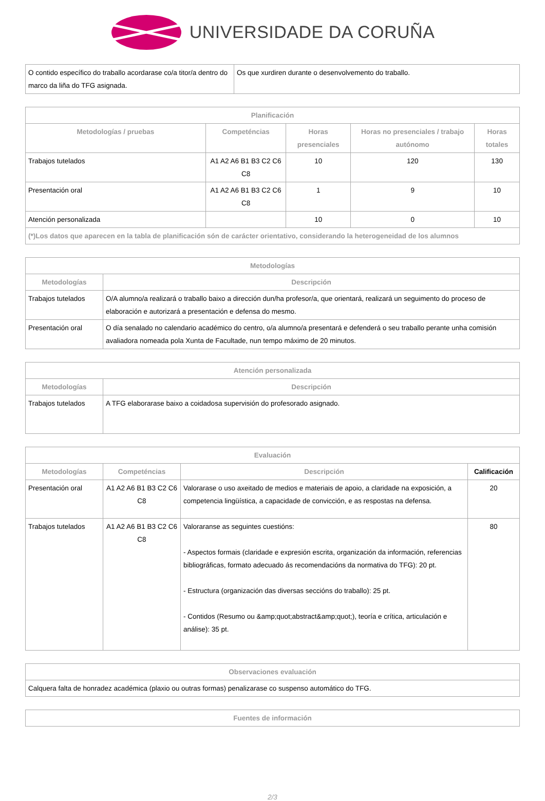UNIVERSIDADE DA CORUÑA
| O contido específico do traballo acordarase co/a titor/a dentro do marco da liña do TFG asignada. | Os que xurdiren durante o desenvolvemento do traballo. |
| Planificación | | | | |
| --- | --- | --- | --- | --- |
| Metodologías / pruebas | Competéncias | Horas presenciales | Horas no presenciales / trabajo autónomo | Horas totales |
| Trabajos tutelados | A1 A2 A6 B1 B3 C2 C6 C8 | 10 | 120 | 130 |
| Presentación oral | A1 A2 A6 B1 B3 C2 C6 C8 | 1 | 9 | 10 |
| Atención personalizada | | 10 | 0 | 10 |
| (*)Los datos que aparecen en la tabla de planificación són de carácter orientativo, considerando la heterogeneidad de los alumnos | | | | |
| Metodologías | |
| --- | --- |
| Metodologías | Descripción |
| Trabajos tutelados | O/A alumno/a realizará o traballo baixo a dirección dun/ha profesor/a, que orientará, realizará un seguimento do proceso de elaboración e autorizará a presentación e defensa do mesmo. |
| Presentación oral | O día senalado no calendario académico do centro, o/a alumno/a presentará e defenderá o seu traballo perante unha comisión avaliadora nomeada pola Xunta de Facultade, nun tempo máximo de 20 minutos. |
| Atención personalizada | |
| --- | --- |
| Metodologías | Descripción |
| Trabajos tutelados | A TFG elaborarase baixo a coidadosa supervisión do profesorado asignado. |
| Evaluación | | | |
| --- | --- | --- | --- |
| Metodologías | Competéncias | Descripción | Calificación |
| Presentación oral | A1 A2 A6 B1 B3 C2 C6 C8 | Valorarase o uso axeitado de medios e materiais de apoio, a claridade na exposición, a competencia lingüística, a capacidade de convicción, e as respostas na defensa. | 20 |
| Trabajos tutelados | A1 A2 A6 B1 B3 C2 C6 C8 | Valoraranse as seguintes cuestións: - Aspectos formais (claridade e expresión escrita, organización da información, referencias bibliográficas, formato adecuado ás recomendacións da normativa do TFG): 20 pt. - Estructura (organización das diversas seccións do traballo): 25 pt. - Contidos (Resumo ou &amp;quot;abstract&amp;quot;), teoría e crítica, articulación e análise): 35 pt. | 80 |
| Observaciones evaluación |
| --- |
| Calquera falta de honradez académica (plaxio ou outras formas) penalizarase co suspenso automático do TFG. |
| Fuentes de información |
| --- |
2/3